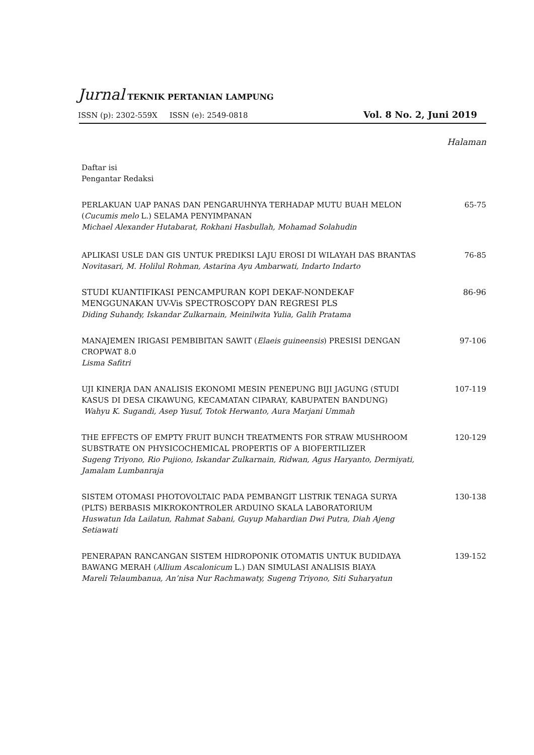Jurnal TEKNIK PERTANIAN LAMPUNG
ISSN (p): 2302-559X ISSN (e): 2549-0818 Vol. 8 No. 2, Juni 2019
Halaman
Daftar isi
Pengantar Redaksi
PERLAKUAN UAP PANAS DAN PENGARUHNYA TERHADAP MUTU BUAH MELON (Cucumis melo L.) SELAMA PENYIMPANAN
Michael Alexander Hutabarat, Rokhani Hasbullah, Mohamad Solahudin
65-75
APLIKASI USLE DAN GIS UNTUK PREDIKSI LAJU EROSI DI WILAYAH DAS BRANTAS
Novitasari, M. Holilul Rohman, Astarina Ayu Ambarwati, Indarto Indarto
76-85
STUDI KUANTIFIKASI PENCAMPURAN KOPI DEKAF-NONDEKAF MENGGUNAKAN UV-Vis SPECTROSCOPY DAN REGRESI PLS
Diding Suhandy, Iskandar Zulkarnain, Meinilwita Yulia, Galih Pratama
86-96
MANAJEMEN IRIGASI PEMBIBITAN SAWIT (Elaeis guineensis) PRESISI DENGAN CROPWAT 8.0
Lisma Safitri
97-106
UJI KINERJA DAN ANALISIS EKONOMI MESIN PENEPUNG BIJI JAGUNG (STUDI KASUS DI DESA CIKAWUNG, KECAMATAN CIPARAY, KABUPATEN BANDUNG)
Wahyu K. Sugandi, Asep Yusuf, Totok Herwanto, Aura Marjani Ummah
107-119
THE EFFECTS OF EMPTY FRUIT BUNCH TREATMENTS FOR STRAW MUSHROOM SUBSTRATE ON PHYSICOCHEMICAL PROPERTIS OF A BIOFERTILIZER
Sugeng Triyono, Rio Pujiono, Iskandar Zulkarnain, Ridwan, Agus Haryanto, Dermiyati, Jamalam Lumbanraja
120-129
SISTEM OTOMASI PHOTOVOLTAIC PADA PEMBANGIT LISTRIK TENAGA SURYA (PLTS) BERBASIS MIKROKONTROLER ARDUINO SKALA LABORATORIUM
Huswatun Ida Lailatun, Rahmat Sabani, Guyup Mahardian Dwi Putra, Diah Ajeng Setiawati
130-138
PENERAPAN RANCANGAN SISTEM HIDROPONIK OTOMATIS UNTUK BUDIDAYA BAWANG MERAH (Allium Ascalonicum L.) DAN SIMULASI ANALISIS BIAYA
Mareli Telaumbanua, An’nisa Nur Rachmawaty, Sugeng Triyono, Siti Suharyatun
139-152